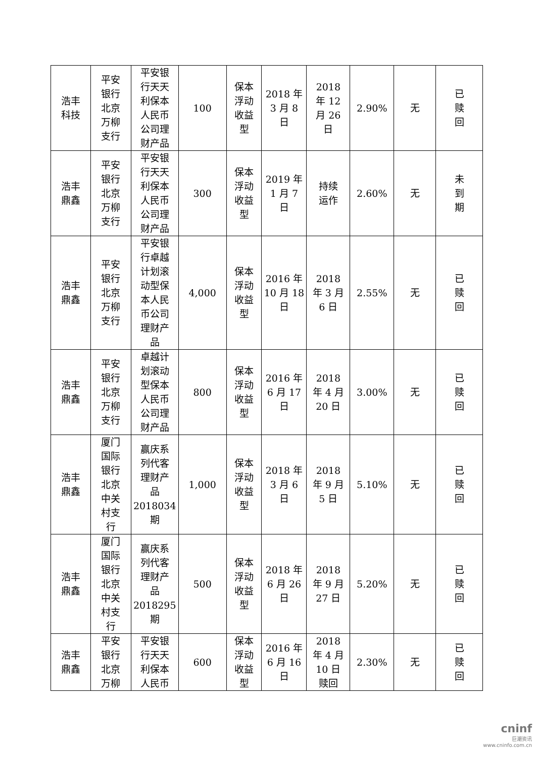| 浩丰 科技 | 平安 银行 北京 万柳 支行 | 平安银 行天天 利保本 人民币 公司理 财产品 | 100 | 保本 浮动 收益 型 | 2018 年 3 月 8 日 | 2018 年 12 月 26 日 | 2.90% | 无 | 已 赎 回 |
| 浩丰 鼎鑫 | 平安 银行 北京 万柳 支行 | 平安银 行天天 利保本 人民币 公司理 财产品 | 300 | 保本 浮动 收益 型 | 2019 年 1 月 7 日 | 持续 运作 | 2.60% | 无 | 未 到 期 |
| 浩丰 鼎鑫 | 平安 银行 北京 万柳 支行 | 平安银 行卓越 计划滚 动型保 本人民 币公司 理财产 品 | 4,000 | 保本 浮动 收益 型 | 2016 年 10 月 18 日 | 2018 年 3 月 6 日 | 2.55% | 无 | 已 赎 回 |
| 浩丰 鼎鑫 | 平安 银行 北京 万柳 支行 | 卓越计 划滚动 型保本 人民币 公司理 财产品 | 800 | 保本 浮动 收益 型 | 2016 年 6 月 17 日 | 2018 年 4 月 20 日 | 3.00% | 无 | 已 赎 回 |
| 浩丰 鼎鑫 | 厦门 国际 银行 北京 中关 村支 行 | 赢庆系 列代客 理财产 品 2018034 期 | 1,000 | 保本 浮动 收益 型 | 2018 年 3 月 6 日 | 2018 年 9 月 5 日 | 5.10% | 无 | 已 赎 回 |
| 浩丰 鼎鑫 | 厦门 国际 银行 北京 中关 村支 行 | 赢庆系 列代客 理财产 品 2018295 期 | 500 | 保本 浮动 收益 型 | 2018 年 6 月 26 日 | 2018 年 9 月 27 日 | 5.20% | 无 | 已 赎 回 |
| 浩丰 鼎鑫 | 平安 银行 北京 万柳 | 平安银 行天天 利保本 人民币 | 600 | 保本 浮动 收益 型 | 2016 年 6 月 16 日 | 2018 年 4 月 10 日 赎回 | 2.30% | 无 | 已 赎 回 |
cninf
巨潮资讯
www.cninfo.com.cn